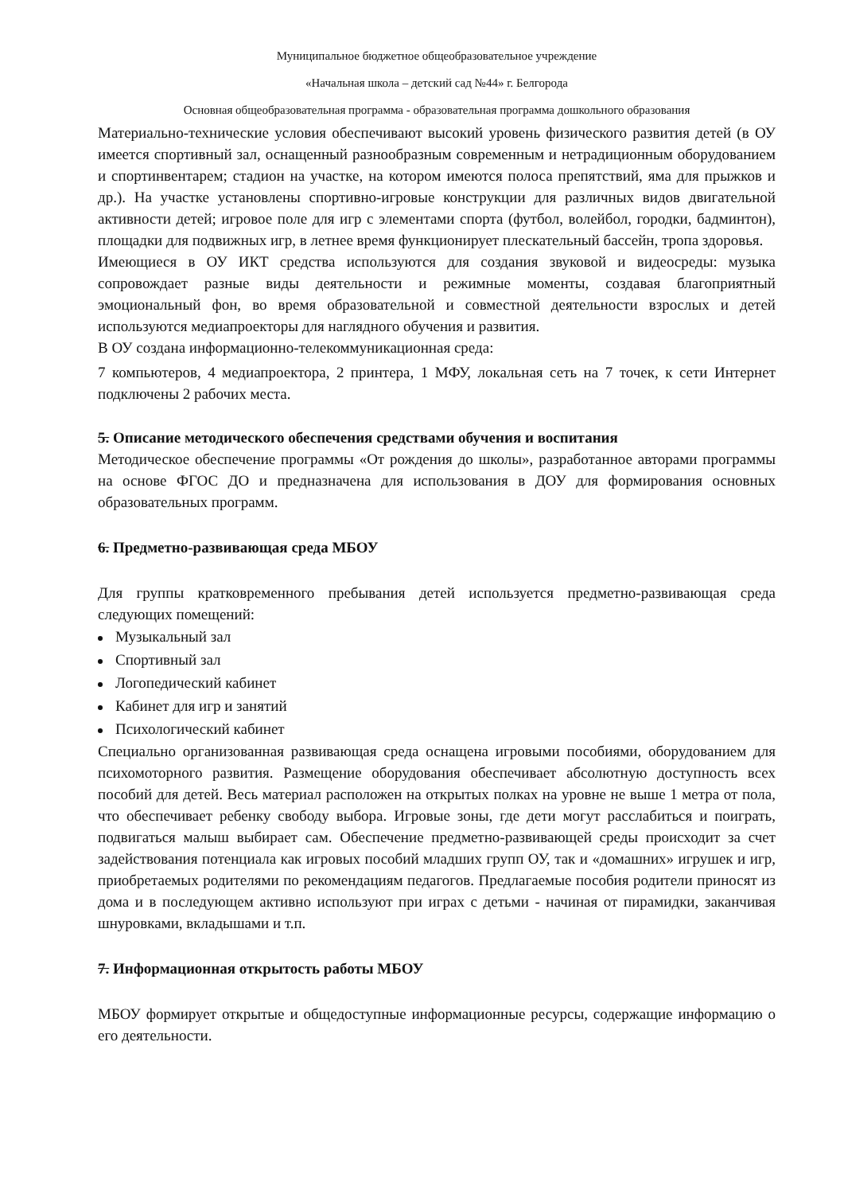Муниципальное бюджетное общеобразовательное учреждение
«Начальная школа – детский сад №44» г. Белгорода
Основная общеобразовательная программа - образовательная программа дошкольного образования
Материально-технические условия обеспечивают высокий уровень физического развития детей (в ОУ имеется спортивный зал, оснащенный разнообразным современным и нетрадиционным оборудованием и спортинвентарем; стадион на участке, на котором имеются полоса препятствий, яма для прыжков и др.). На участке установлены спортивно-игровые конструкции для различных видов двигательной активности детей; игровое поле для игр с элементами спорта (футбол, волейбол, городки, бадминтон), площадки для подвижных игр, в летнее время функционирует плескательный бассейн, тропа здоровья.
Имеющиеся в ОУ ИКТ средства используются для создания звуковой и видеосреды: музыка сопровождает разные виды деятельности и режимные моменты, создавая благоприятный эмоциональный фон, во время образовательной и совместной деятельности взрослых и детей используются медиапроекторы для наглядного обучения и развития.
В ОУ создана информационно-телекоммуникационная среда:
7 компьютеров, 4 медиапроектора, 2 принтера, 1 МФУ, локальная сеть на 7 точек, к сети Интернет подключены 2 рабочих места.
5. Описание методического обеспечения средствами обучения и воспитания
Методическое обеспечение программы «От рождения до школы», разработанное авторами программы на основе ФГОС ДО и предназначена для использования в ДОУ для формирования основных образовательных программ.
6. Предметно-развивающая среда МБОУ
Для группы кратковременного пребывания детей используется предметно-развивающая среда следующих помещений:
Музыкальный зал
Спортивный зал
Логопедический кабинет
Кабинет для игр и занятий
Психологический кабинет
Специально организованная развивающая среда оснащена игровыми пособиями, оборудованием для психомоторного развития. Размещение оборудования обеспечивает абсолютную доступность всех пособий для детей. Весь материал расположен на открытых полках на уровне не выше 1 метра от пола, что обеспечивает ребенку свободу выбора. Игровые зоны, где дети могут расслабиться и поиграть, подвигаться малыш выбирает сам. Обеспечение предметно-развивающей среды происходит за счет задействования потенциала как игровых пособий младших групп ОУ, так и «домашних» игрушек и игр, приобретаемых родителями по рекомендациям педагогов. Предлагаемые пособия родители приносят из дома и в последующем активно используют при играх с детьми - начиная от пирамидки, заканчивая шнуровками, вкладышами и т.п.
7. Информационная открытость работы МБОУ
МБОУ формирует открытые и общедоступные информационные ресурсы, содержащие информацию о его деятельности.